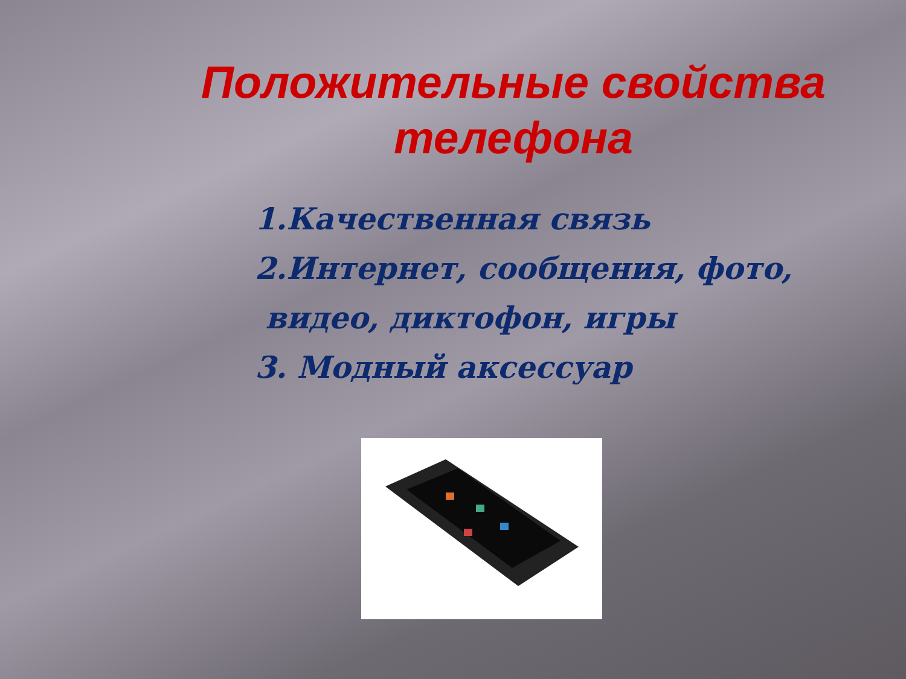Положительные свойства телефона
1.Качественная связь
2.Интернет, сообщения, фото,
видео, диктофон, игры
3. Модный аксессуар